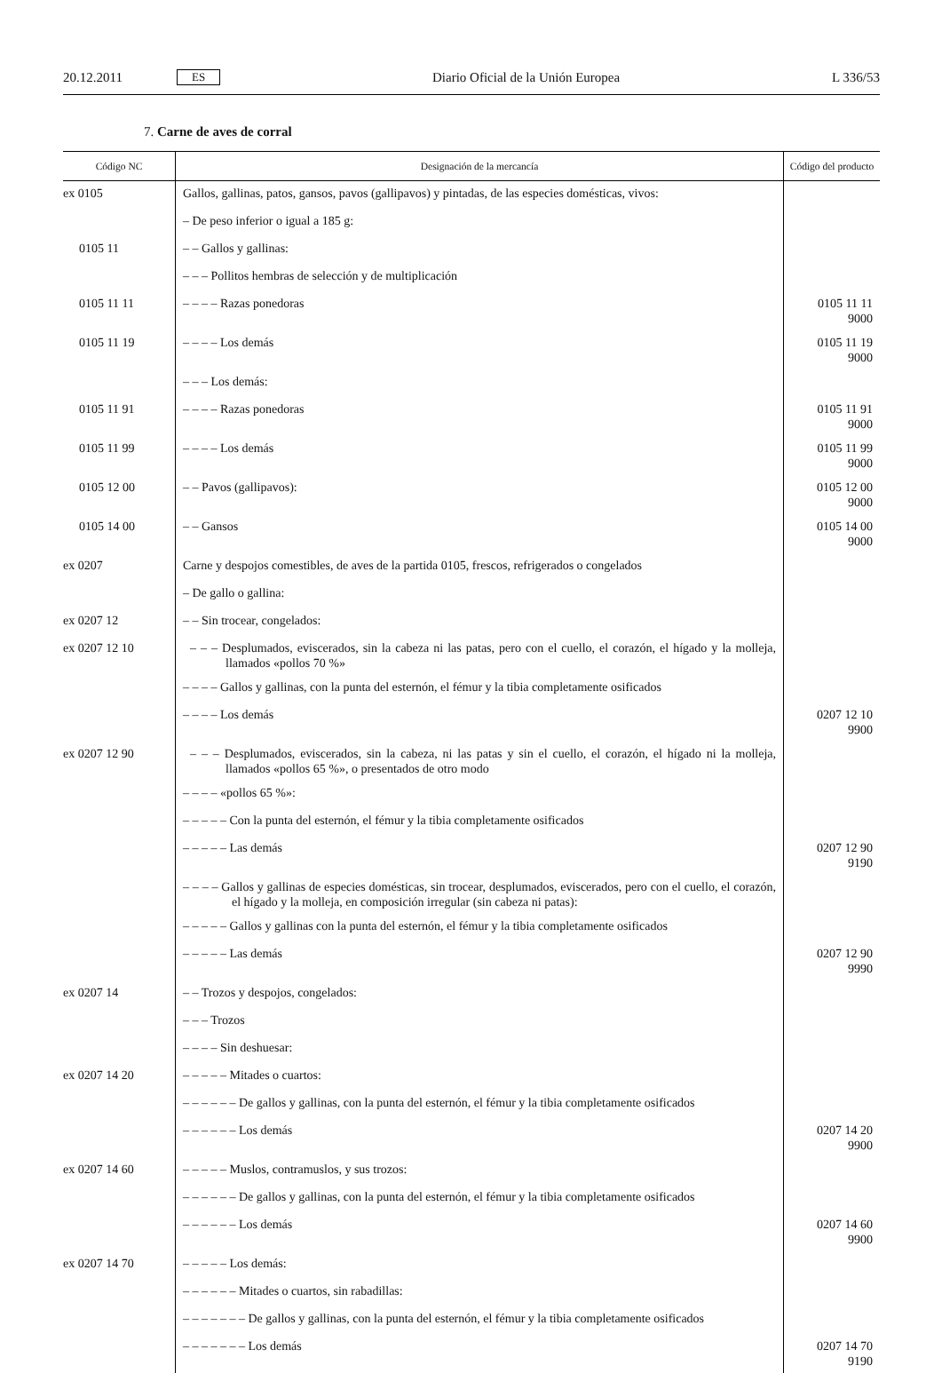20.12.2011 ES Diario Oficial de la Unión Europea L 336/53
7. Carne de aves de corral
| Código NC | Designación de la mercancía | Código del producto |
| --- | --- | --- |
| ex 0105 | Gallos, gallinas, patos, gansos, pavos (gallipavos) y pintadas, de las especies domésticas, vivos: | |
| | – De peso inferior o igual a 185 g: | |
| 0105 11 | – – Gallos y gallinas: | |
| | – – – Pollitos hembras de selección y de multiplicación | |
| 0105 11 11 | – – – – Razas ponedoras | 0105 11 11 9000 |
| 0105 11 19 | – – – – Los demás | 0105 11 19 9000 |
| | – – – Los demás: | |
| 0105 11 91 | – – – – Razas ponedoras | 0105 11 91 9000 |
| 0105 11 99 | – – – – Los demás | 0105 11 99 9000 |
| 0105 12 00 | – – Pavos (gallipavos): | 0105 12 00 9000 |
| 0105 14 00 | – – Gansos | 0105 14 00 9000 |
| ex 0207 | Carne y despojos comestibles, de aves de la partida 0105, frescos, refrigerados o congelados | |
| | – De gallo o gallina: | |
| ex 0207 12 | – – Sin trocear, congelados: | |
| ex 0207 12 10 | – – – Desplumados, eviscerados, sin la cabeza ni las patas, pero con el cuello, el corazón, el hígado y la molleja, llamados «pollos 70 %» | |
| | – – – – Gallos y gallinas, con la punta del esternón, el fémur y la tibia completamente osificados | |
| | – – – – Los demás | 0207 12 10 9900 |
| ex 0207 12 90 | – – – Desplumados, eviscerados, sin la cabeza, ni las patas y sin el cuello, el corazón, el hígado ni la molleja, llamados «pollos 65 %», o presentados de otro modo | |
| | – – – – «pollos 65 %»: | |
| | – – – – – Con la punta del esternón, el fémur y la tibia completamente osificados | |
| | – – – – – Las demás | 0207 12 90 9190 |
| | – – – – Gallos y gallinas de especies domésticas, sin trocear, desplumados, eviscerados, pero con el cuello, el corazón, el hígado y la molleja, en composición irregular (sin cabeza ni patas): | |
| | – – – – – Gallos y gallinas con la punta del esternón, el fémur y la tibia completamente osificados | |
| | – – – – – Las demás | 0207 12 90 9990 |
| ex 0207 14 | – – Trozos y despojos, congelados: | |
| | – – – Trozos | |
| | – – – – Sin deshuesar: | |
| ex 0207 14 20 | – – – – – Mitades o cuartos: | |
| | – – – – – – De gallos y gallinas, con la punta del esternón, el fémur y la tibia completamente osificados | |
| | – – – – – – Los demás | 0207 14 20 9900 |
| ex 0207 14 60 | – – – – – Muslos, contramuslos, y sus trozos: | |
| | – – – – – – De gallos y gallinas, con la punta del esternón, el fémur y la tibia completamente osificados | |
| | – – – – – – Los demás | 0207 14 60 9900 |
| ex 0207 14 70 | – – – – – Los demás: | |
| | – – – – – – Mitades o cuartos, sin rabadillas: | |
| | – – – – – – – De gallos y gallinas, con la punta del esternón, el fémur y la tibia completamente osificados | |
| | – – – – – – – Los demás | 0207 14 70 9190 |